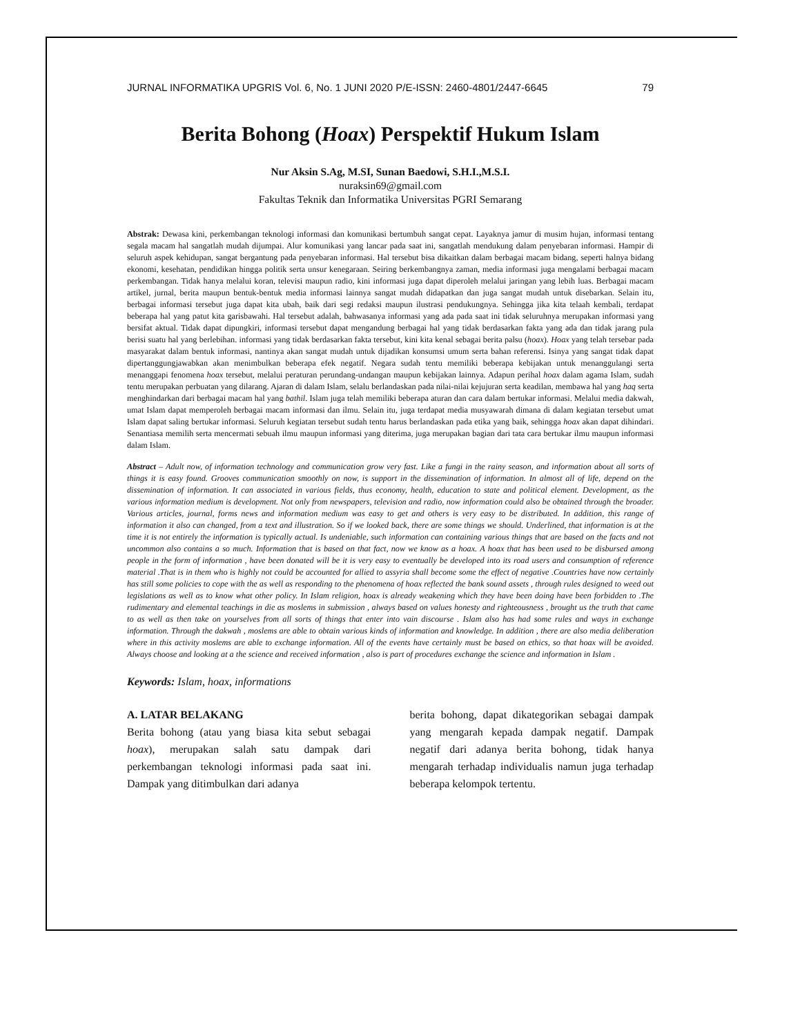JURNAL INFORMATIKA UPGRIS Vol. 6, No. 1 JUNI 2020 P/E-ISSN: 2460-4801/2447-6645 79
Berita Bohong (Hoax) Perspektif Hukum Islam
Nur Aksin S.Ag, M.SI, Sunan Baedowi, S.H.I.,M.S.I.
nuraksin69@gmail.com
Fakultas Teknik dan Informatika Universitas PGRI Semarang
Abstrak: Dewasa kini, perkembangan teknologi informasi dan komunikasi bertumbuh sangat cepat. Layaknya jamur di musim hujan, informasi tentang segala macam hal sangatlah mudah dijumpai. Alur komunikasi yang lancar pada saat ini, sangatlah mendukung dalam penyebaran informasi. Hampir di seluruh aspek kehidupan, sangat bergantung pada penyebaran informasi. Hal tersebut bisa dikaitkan dalam berbagai macam bidang, seperti halnya bidang ekonomi, kesehatan, pendidikan hingga politik serta unsur kenegaraan. Seiring berkembangnya zaman, media informasi juga mengalami berbagai macam perkembangan. Tidak hanya melalui koran, televisi maupun radio, kini informasi juga dapat diperoleh melalui jaringan yang lebih luas. Berbagai macam artikel, jurnal, berita maupun bentuk-bentuk media informasi lainnya sangat mudah didapatkan dan juga sangat mudah untuk disebarkan. Selain itu, berbagai informasi tersebut juga dapat kita ubah, baik dari segi redaksi maupun ilustrasi pendukungnya. Sehingga jika kita telaah kembali, terdapat beberapa hal yang patut kita garisbawahi. Hal tersebut adalah, bahwasanya informasi yang ada pada saat ini tidak seluruhnya merupakan informasi yang bersifat aktual. Tidak dapat dipungkiri, informasi tersebut dapat mengandung berbagai hal yang tidak berdasarkan fakta yang ada dan tidak jarang pula berisi suatu hal yang berlebihan. informasi yang tidak berdasarkan fakta tersebut, kini kita kenal sebagai berita palsu (hoax). Hoax yang telah tersebar pada masyarakat dalam bentuk informasi, nantinya akan sangat mudah untuk dijadikan konsumsi umum serta bahan referensi. Isinya yang sangat tidak dapat dipertanggungjawabkan akan menimbulkan beberapa efek negatif. Negara sudah tentu memiliki beberapa kebijakan untuk menanggulangi serta menanggapi fenomena hoax tersebut, melalui peraturan perundang-undangan maupun kebijakan lainnya. Adapun perihal hoax dalam agama Islam, sudah tentu merupakan perbuatan yang dilarang. Ajaran di dalam Islam, selalu berlandaskan pada nilai-nilai kejujuran serta keadilan, membawa hal yang haq serta menghindarkan dari berbagai macam hal yang bathil. Islam juga telah memiliki beberapa aturan dan cara dalam bertukar informasi. Melalui media dakwah, umat Islam dapat memperoleh berbagai macam informasi dan ilmu. Selain itu, juga terdapat media musyawarah dimana di dalam kegiatan tersebut umat Islam dapat saling bertukar informasi. Seluruh kegiatan tersebut sudah tentu harus berlandaskan pada etika yang baik, sehingga hoax akan dapat dihindari. Senantiasa memilih serta mencermati sebuah ilmu maupun informasi yang diterima, juga merupakan bagian dari tata cara bertukar ilmu maupun informasi dalam Islam.
Abstract – Adult now, of information technology and communication grow very fast. Like a fungi in the rainy season, and information about all sorts of things it is easy found. Grooves communication smoothly on now, is support in the dissemination of information. In almost all of life, depend on the dissemination of information. It can associated in various fields, thus economy, health, education to state and political element. Development, as the various information medium is development. Not only from newspapers, television and radio, now information could also be obtained through the broader. Various articles, journal, forms news and information medium was easy to get and others is very easy to be distributed. In addition, this range of information it also can changed, from a text and illustration. So if we looked back, there are some things we should. Underlined, that information is at the time it is not entirely the information is typically actual. Is undeniable, such information can containing various things that are based on the facts and not uncommon also contains a so much. Information that is based on that fact, now we know as a hoax. A hoax that has been used to be disbursed among people in the form of information , have been donated will be it is very easy to eventually be developed into its road users and consumption of reference material .That is in them who is highly not could be accounted for allied to assyria shall become some the effect of negative .Countries have now certainly has still some policies to cope with the as well as responding to the phenomena of hoax reflected the bank sound assets , through rules designed to weed out legislations as well as to know what other policy. In Islam religion, hoax is already weakening which they have been doing have been forbidden to .The rudimentary and elemental teachings in die as moslems in submission , always based on values honesty and righteousness , brought us the truth that came to as well as then take on yourselves from all sorts of things that enter into vain discourse . Islam also has had some rules and ways in exchange information. Through the dakwah , moslems are able to obtain various kinds of information and knowledge. In addition , there are also media deliberation where in this activity moslems are able to exchange information. All of the events have certainly must be based on ethics, so that hoax will be avoided. Always choose and looking at a the science and received information , also is part of procedures exchange the science and information in Islam .
Keywords: Islam, hoax, informations
A. LATAR BELAKANG
Berita bohong (atau yang biasa kita sebut sebagai hoax), merupakan salah satu dampak dari perkembangan teknologi informasi pada saat ini. Dampak yang ditimbulkan dari adanya
berita bohong, dapat dikategorikan sebagai dampak yang mengarah kepada dampak negatif. Dampak negatif dari adanya berita bohong, tidak hanya mengarah terhadap individualis namun juga terhadap beberapa kelompok tertentu.